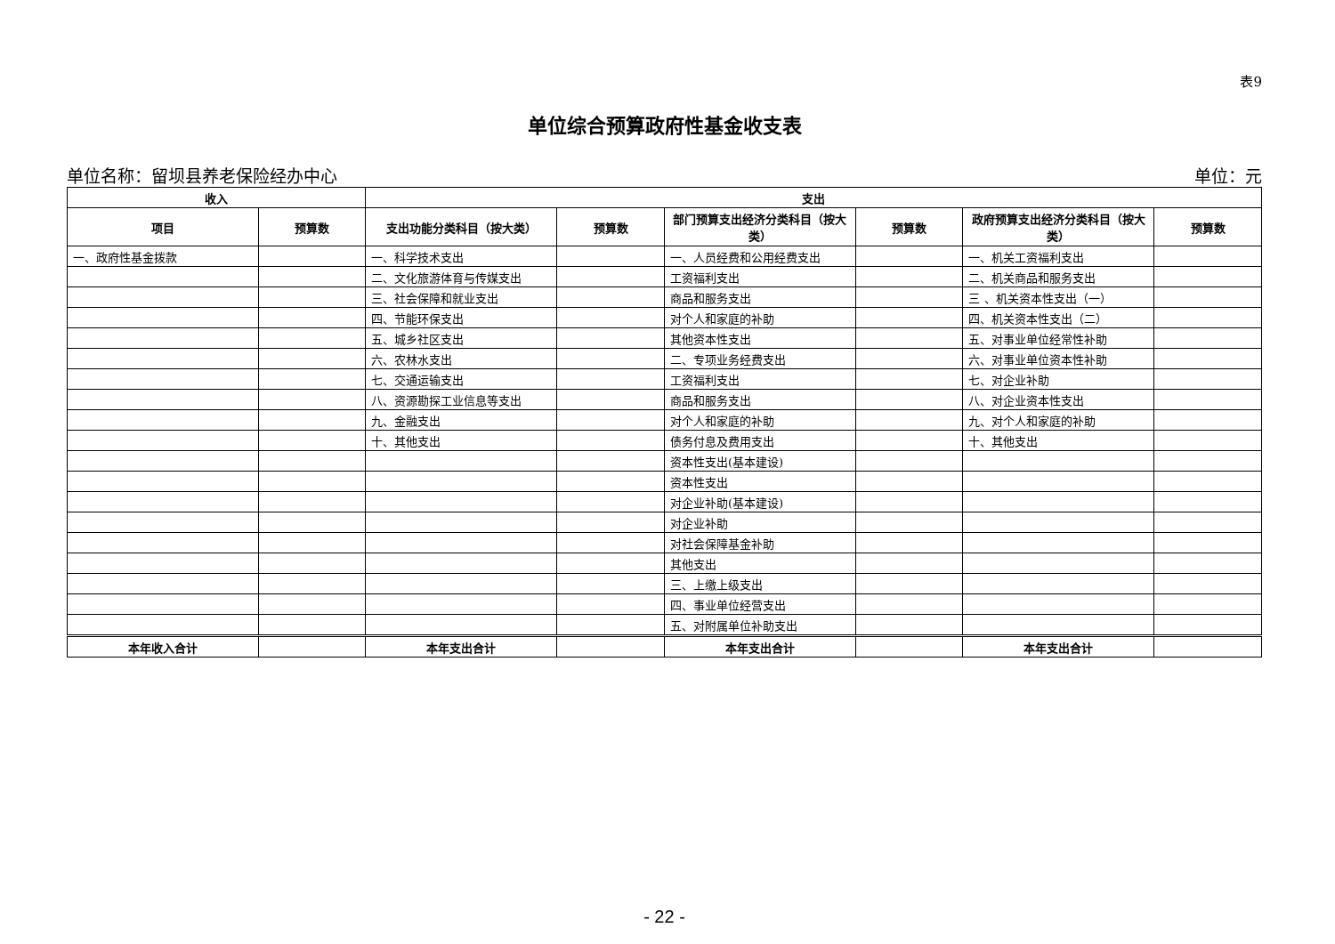表9
单位综合预算政府性基金收支表
单位名称：留坝县养老保险经办中心 单位：元
| 收入 | | 支出 | | | | | |
| --- | --- | --- | --- | --- | --- | --- | --- |
| 项目 | 预算数 | 支出功能分类科目（按大类） | 预算数 | 部门预算支出经济分类科目（按大类） | 预算数 | 政府预算支出经济分类科目（按大类） | 预算数 |
| 一、政府性基金拨款 | | 一、科学技术支出 | | 一、人员经费和公用经费支出 | | 一、机关工资福利支出 | |
| | | 二、文化旅游体育与传媒支出 | | 工资福利支出 | | 二、机关商品和服务支出 | |
| | | 三、社会保障和就业支出 | | 商品和服务支出 | | 三 、机关资本性支出（一） | |
| | | 四、节能环保支出 | | 对个人和家庭的补助 | | 四、机关资本性支出（二） | |
| | | 五、城乡社区支出 | | 其他资本性支出 | | 五、对事业单位经常性补助 | |
| | | 六、农林水支出 | | 二、专项业务经费支出 | | 六、对事业单位资本性补助 | |
| | | 七、交通运输支出 | | 工资福利支出 | | 七、对企业补助 | |
| | | 八、资源勘探工业信息等支出 | | 商品和服务支出 | | 八、对企业资本性支出 | |
| | | 九、金融支出 | | 对个人和家庭的补助 | | 九、对个人和家庭的补助 | |
| | | 十、其他支出 | | 债务付息及费用支出 | | 十、其他支出 | |
| | | | | 资本性支出(基本建设) | | | |
| | | | | 资本性支出 | | | |
| | | | | 对企业补助(基本建设) | | | |
| | | | | 对企业补助 | | | |
| | | | | 对社会保障基金补助 | | | |
| | | | | 其他支出 | | | |
| | | | | 三、上缴上级支出 | | | |
| | | | | 四、事业单位经营支出 | | | |
| | | | | 五、对附属单位补助支出 | | | |
| 本年收入合计 | | 本年支出合计 | | 本年支出合计 | | 本年支出合计 | |
- 22 -